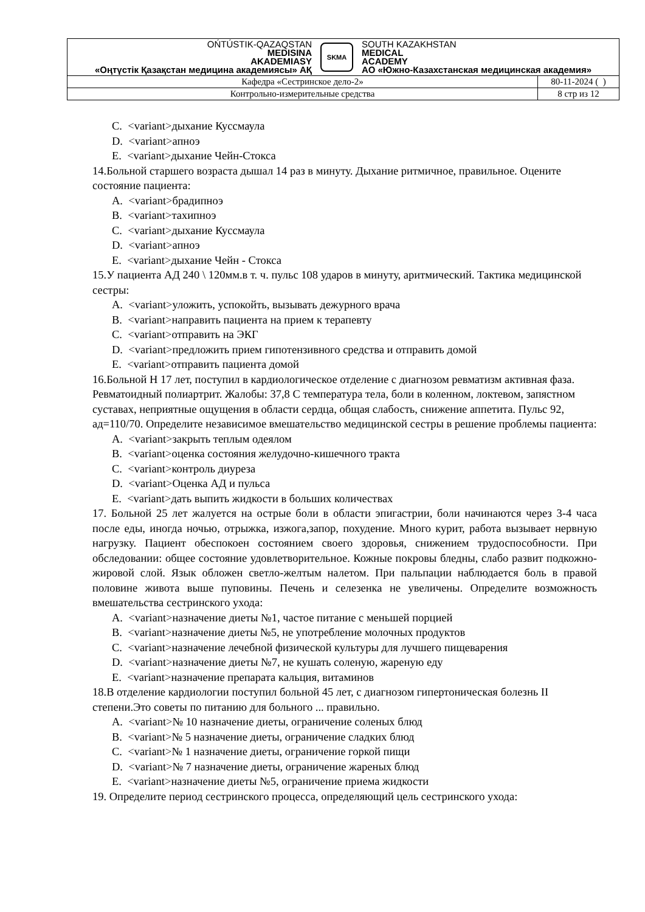| OŃTÚSTIK-QAZAQSTAN MEDISINA AKADEMIASY «Оңтүстік Қазақстан медицина академиясы» АҚ SKMA SOUTH KAZAKHSTAN MEDICAL ACADEMY АО «Южно-Казахстанская медицинская академия» | |
| Кафедра «Сестринское дело-2» | 80-11-2024 ( ) |
| Контрольно-измерительные средства | 8 стр из 12 |
C. <variant>дыхание Куссмаула
D. <variant>апноэ
E. <variant>дыхание Чейн-Стокса
14.Больной старшего возраста дышал 14 раз в минуту. Дыхание ритмичное, правильное. Оцените состояние пациента:
A. <variant>брадипноэ
B. <variant>тахипноэ
C. <variant>дыхание Куссмаула
D. <variant>апноэ
E. <variant>дыхание Чейн - Стокса
15.У пациента АД 240 \ 120мм.в т. ч. пульс 108 ударов в минуту, аритмический. Тактика медицинской сестры:
A. <variant>уложить, успокойть, вызывать дежурного врача
B. <variant>направить пациента на прием к терапевту
C. <variant>отправить на ЭКГ
D. <variant>предложить прием гипотензивного средства и отправить домой
E. <variant>отправить пациента домой
16.Больной Н 17 лет, поступил в кардиологическое отделение с диагнозом ревматизм активная фаза. Ревматоидный полиартрит. Жалобы: 37,8 С температура тела, боли в коленном, локтевом, запястном суставах, неприятные ощущения в области сердца, общая слабость, снижение аппетита. Пульс 92, ад=110/70. Определите независимое вмешательство медицинской сестры в решение проблемы пациента:
A. <variant>закрыть теплым одеялом
B. <variant>оценка состояния желудочно-кишечного тракта
C. <variant>контроль диуреза
D. <variant>Оценка АД и пульса
E. <variant>дать выпить жидкости в больших количествах
17. Больной 25 лет жалуется на острые боли в области эпигастрии, боли начинаются через 3-4 часа после еды, иногда ночью, отрыжка, изжога,запор, похудение. Много курит, работа вызывает нервную нагрузку. Пациент обеспокоен состоянием своего здоровья, снижением трудоспособности. При обследовании: общее состояние удовлетворительное. Кожные покровы бледны, слабо развит подкожно-жировой слой. Язык обложен светло-желтым налетом. При пальпации наблюдается боль в правой половине живота выше пуповины. Печень и селезенка не увеличены. Определите возможность вмешательства сестринского ухода:
A. <variant>назначение диеты №1, частое питание с меньшей порцией
B. <variant>назначение диеты №5, не употребление молочных продуктов
C. <variant>назначение лечебной физической культуры для лучшего пищеварения
D. <variant>назначение диеты №7, не кушать соленую, жареную еду
E. <variant>назначение препарата кальция, витаминов
18.В отделение кардиологии поступил больной 45 лет, с диагнозом гипертоническая болезнь II степени.Это советы по питанию для больного ... правильно.
A. <variant>№ 10 назначение диеты, ограничение соленых блюд
B. <variant>№ 5 назначение диеты, ограничение сладких блюд
C. <variant>№ 1 назначение диеты, ограничение горкой пищи
D. <variant>№ 7 назначение диеты, ограничение жареных блюд
E. <variant>назначение диеты №5, ограничение приема жидкости
19. Определите период сестринского процесса, определяющий цель сестринского ухода: